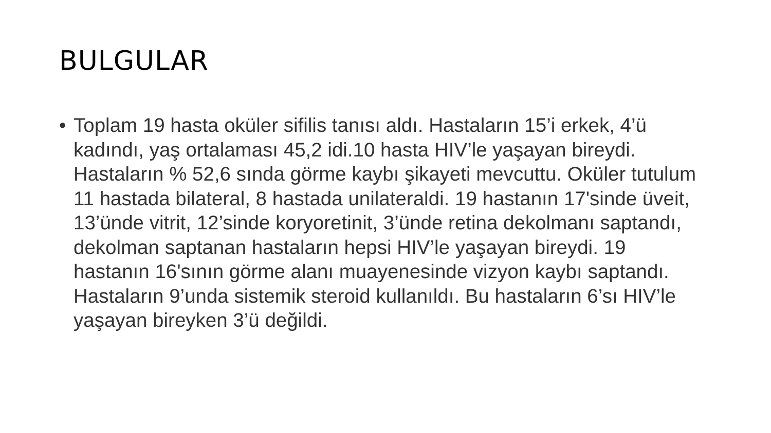BULGULAR
• Toplam 19 hasta oküler sifilis tanısı aldı. Hastaların 15’i erkek, 4’ü kadındı, yaş ortalaması 45,2 idi.10 hasta HIV’le yaşayan bireydi. Hastaların % 52,6 sında görme kaybı şikayeti mevcuttu. Oküler tutulum 11 hastada bilateral, 8 hastada unilateraldi. 19 hastanın 17'sinde üveit, 13’ünde vitrit, 12’sinde koryoretinit, 3’ünde retina dekolmanı saptandı, dekolman saptanan hastaların hepsi HIV’le yaşayan bireydi. 19 hastanın 16'sının görme alanı muayenesinde vizyon kaybı saptandı. Hastaların 9’unda sistemik steroid kullanıldı. Bu hastaların 6’sı HIV’le yaşayan bireyken 3’ü değildi.